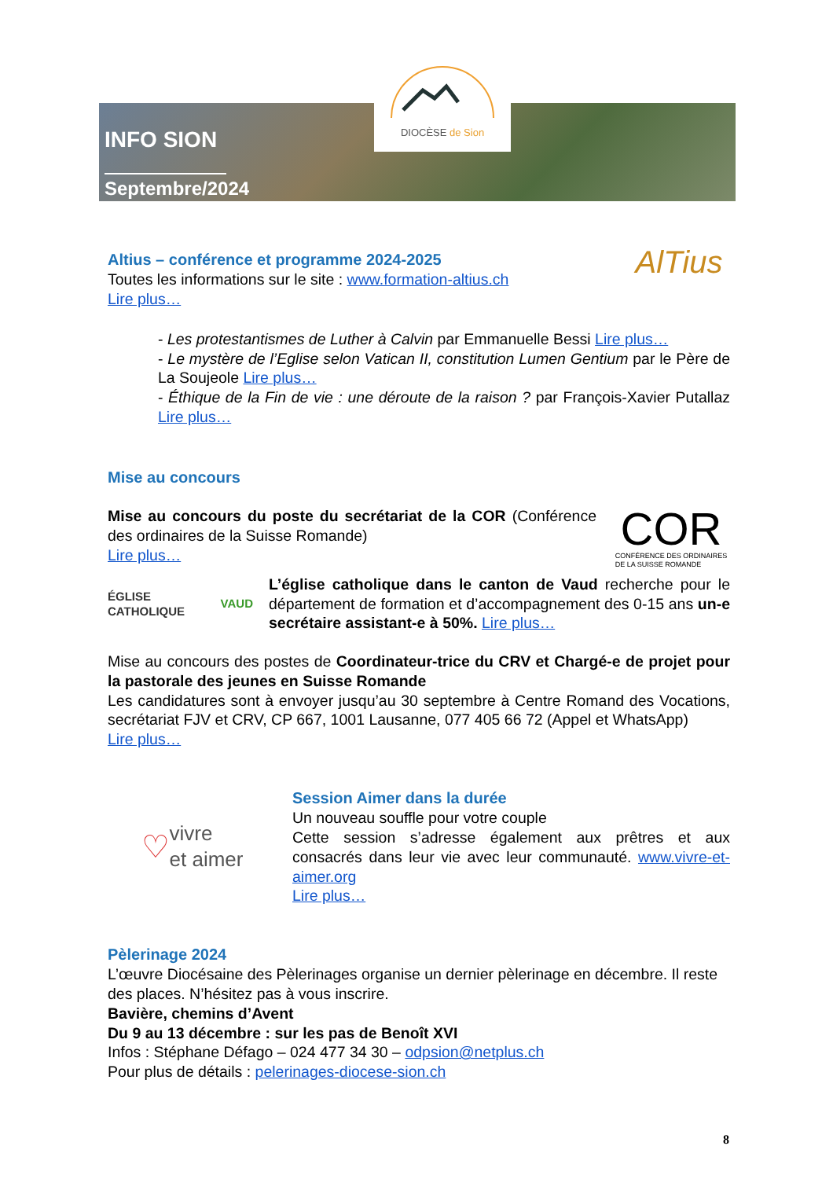DIOCÈSE de Sion
INFO SION
Septembre/2024
Altius – conférence et programme 2024-2025
Toutes les informations sur le site : www.formation-altius.ch
Lire plus…
AlTius
- Les protestantismes de Luther à Calvin par Emmanuelle Bessi Lire plus…
- Le mystère de l’Eglise selon Vatican II, constitution Lumen Gentium par le Père de La Soujeole Lire plus…
- Éthique de la Fin de vie : une déroute de la raison ? par François-Xavier Putallaz Lire plus…
Mise au concours
Mise au concours du poste du secrétariat de la COR (Conférence des ordinaires de la Suisse Romande)
Lire plus…
COR
CONFÉRENCE DES ORDINAIRES
DE LA SUISSE ROMANDE
ÉGLISE CATHOLIQUE
VAUD
L’église catholique dans le canton de Vaud recherche pour le département de formation et d’accompagnement des 0-15 ans un-e secrétaire assistant-e à 50%. Lire plus…
Mise au concours des postes de Coordinateur-trice du CRV et Chargé-e de projet pour la pastorale des jeunes en Suisse Romande
Les candidatures sont à envoyer jusqu’au 30 septembre à Centre Romand des Vocations, secrétariat FJV et CRV, CP 667, 1001 Lausanne, 077 405 66 72 (Appel et WhatsApp)
Lire plus…
♡ vivre
et aimer
Session Aimer dans la durée
Un nouveau souffle pour votre couple
Cette session s’adresse également aux prêtres et aux consacrés dans leur vie avec leur communauté. www.vivre-et-aimer.org
Lire plus…
Pèlerinage 2024
L’œuvre Diocésaine des Pèlerinages organise un dernier pèlerinage en décembre. Il reste des places. N’hésitez pas à vous inscrire.
Bavière, chemins d’Avent
Du 9 au 13 décembre : sur les pas de Benoît XVI
Infos : Stéphane Défago – 024 477 34 30 – odpsion@netplus.ch
Pour plus de détails : pelerinages-diocese-sion.ch
8